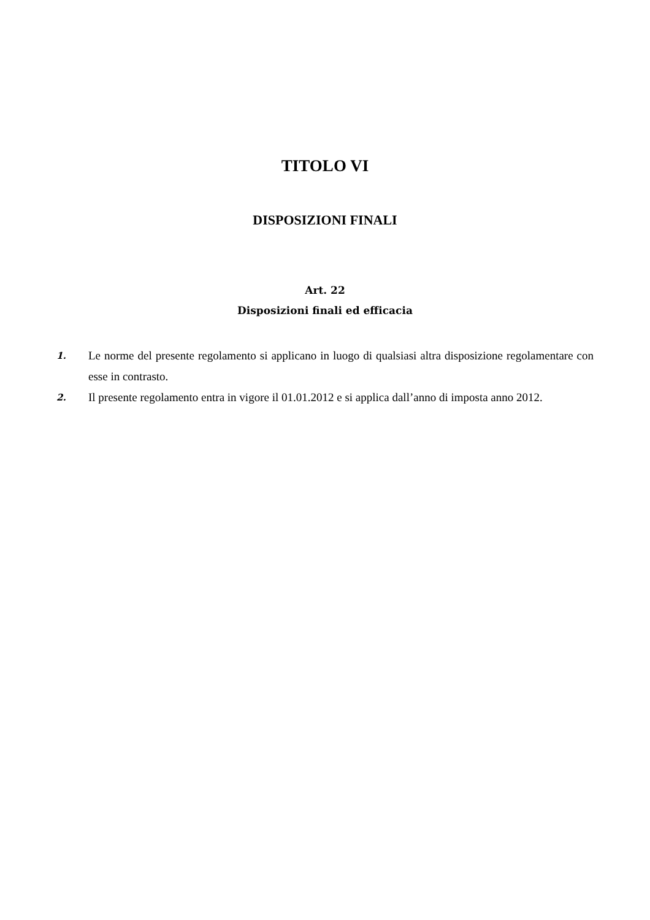TITOLO VI
DISPOSIZIONI FINALI
Art. 22
Disposizioni finali ed efficacia
1. Le norme del presente regolamento si applicano in luogo di qualsiasi altra disposizione regolamentare con esse in contrasto.
2. Il presente regolamento entra in vigore il 01.01.2012 e si applica dall’anno di imposta anno 2012.